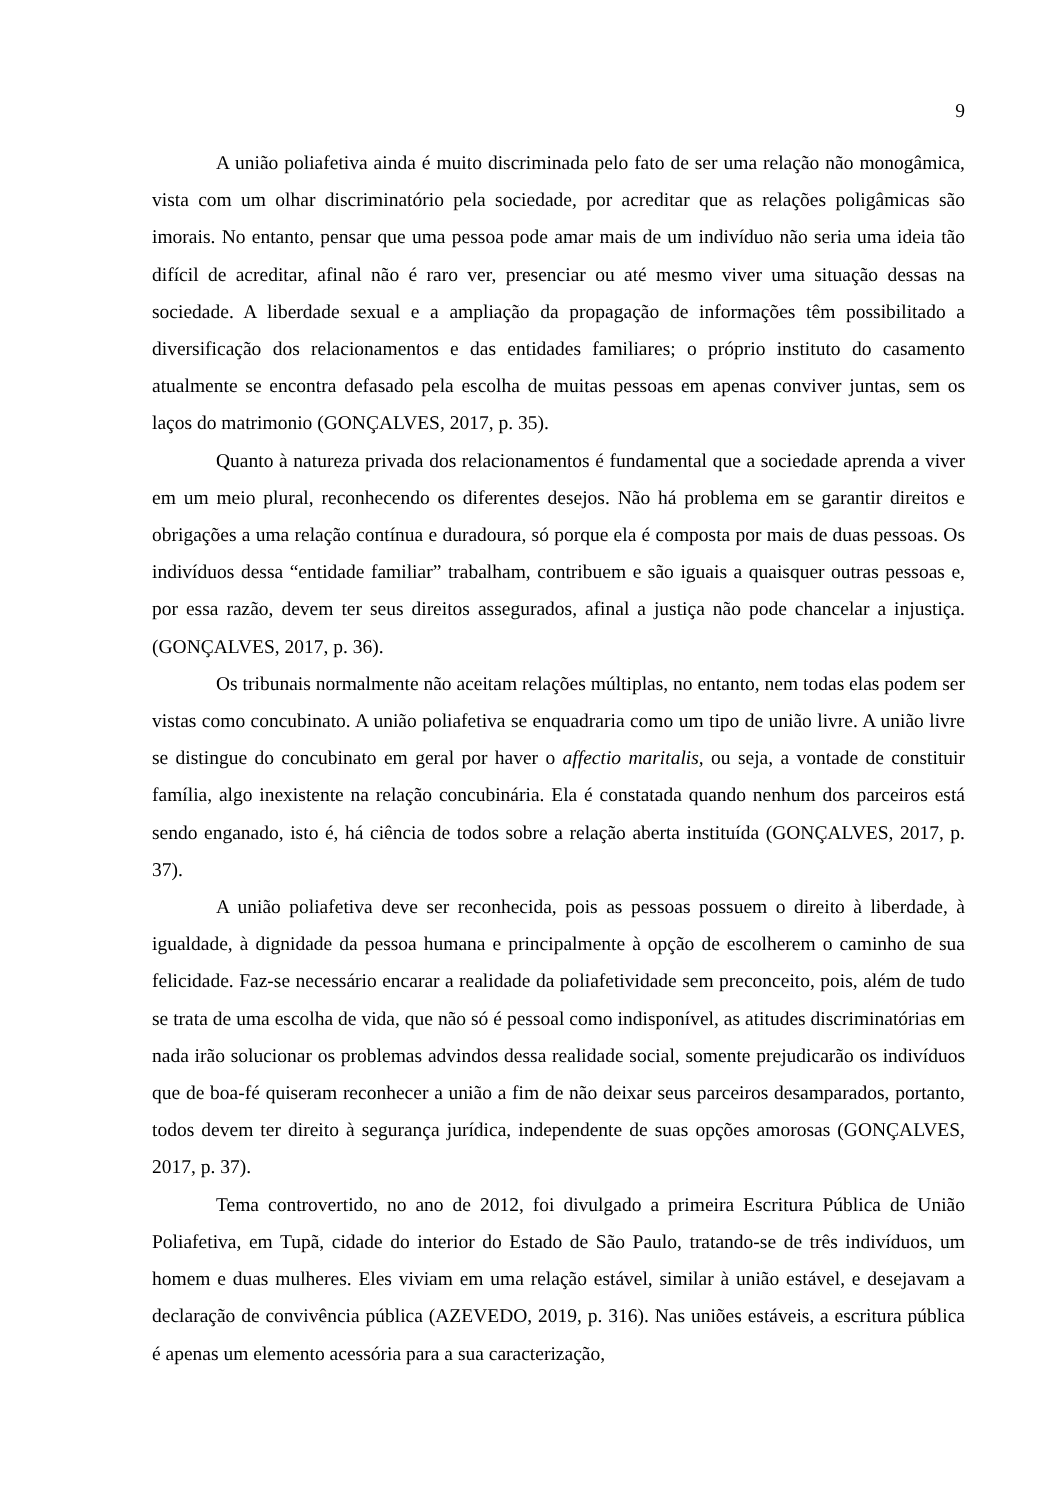9
A união poliafetiva ainda é muito discriminada pelo fato de ser uma relação não monogâmica, vista com um olhar discriminatório pela sociedade, por acreditar que as relações poligâmicas são imorais. No entanto, pensar que uma pessoa pode amar mais de um indivíduo não seria uma ideia tão difícil de acreditar, afinal não é raro ver, presenciar ou até mesmo viver uma situação dessas na sociedade. A liberdade sexual e a ampliação da propagação de informações têm possibilitado a diversificação dos relacionamentos e das entidades familiares; o próprio instituto do casamento atualmente se encontra defasado pela escolha de muitas pessoas em apenas conviver juntas, sem os laços do matrimonio (GONÇALVES, 2017, p. 35).
Quanto à natureza privada dos relacionamentos é fundamental que a sociedade aprenda a viver em um meio plural, reconhecendo os diferentes desejos. Não há problema em se garantir direitos e obrigações a uma relação contínua e duradoura, só porque ela é composta por mais de duas pessoas. Os indivíduos dessa “entidade familiar” trabalham, contribuem e são iguais a quaisquer outras pessoas e, por essa razão, devem ter seus direitos assegurados, afinal a justiça não pode chancelar a injustiça. (GONÇALVES, 2017, p. 36).
Os tribunais normalmente não aceitam relações múltiplas, no entanto, nem todas elas podem ser vistas como concubinato. A união poliafetiva se enquadraria como um tipo de união livre. A união livre se distingue do concubinato em geral por haver o affectio maritalis, ou seja, a vontade de constituir família, algo inexistente na relação concubinária. Ela é constatada quando nenhum dos parceiros está sendo enganado, isto é, há ciência de todos sobre a relação aberta instituída (GONÇALVES, 2017, p. 37).
A união poliafetiva deve ser reconhecida, pois as pessoas possuem o direito à liberdade, à igualdade, à dignidade da pessoa humana e principalmente à opção de escolherem o caminho de sua felicidade. Faz-se necessário encarar a realidade da poliafetividade sem preconceito, pois, além de tudo se trata de uma escolha de vida, que não só é pessoal como indisponível, as atitudes discriminatórias em nada irão solucionar os problemas advindos dessa realidade social, somente prejudicarão os indivíduos que de boa-fé quiseram reconhecer a união a fim de não deixar seus parceiros desamparados, portanto, todos devem ter direito à segurança jurídica, independente de suas opções amorosas (GONÇALVES, 2017, p. 37).
Tema controvertido, no ano de 2012, foi divulgado a primeira Escritura Pública de União Poliafetiva, em Tupã, cidade do interior do Estado de São Paulo, tratando-se de três indivíduos, um homem e duas mulheres. Eles viviam em uma relação estável, similar à união estável, e desejavam a declaração de convivência pública (AZEVEDO, 2019, p. 316). Nas uniões estáveis, a escritura pública é apenas um elemento acessória para a sua caracterização,